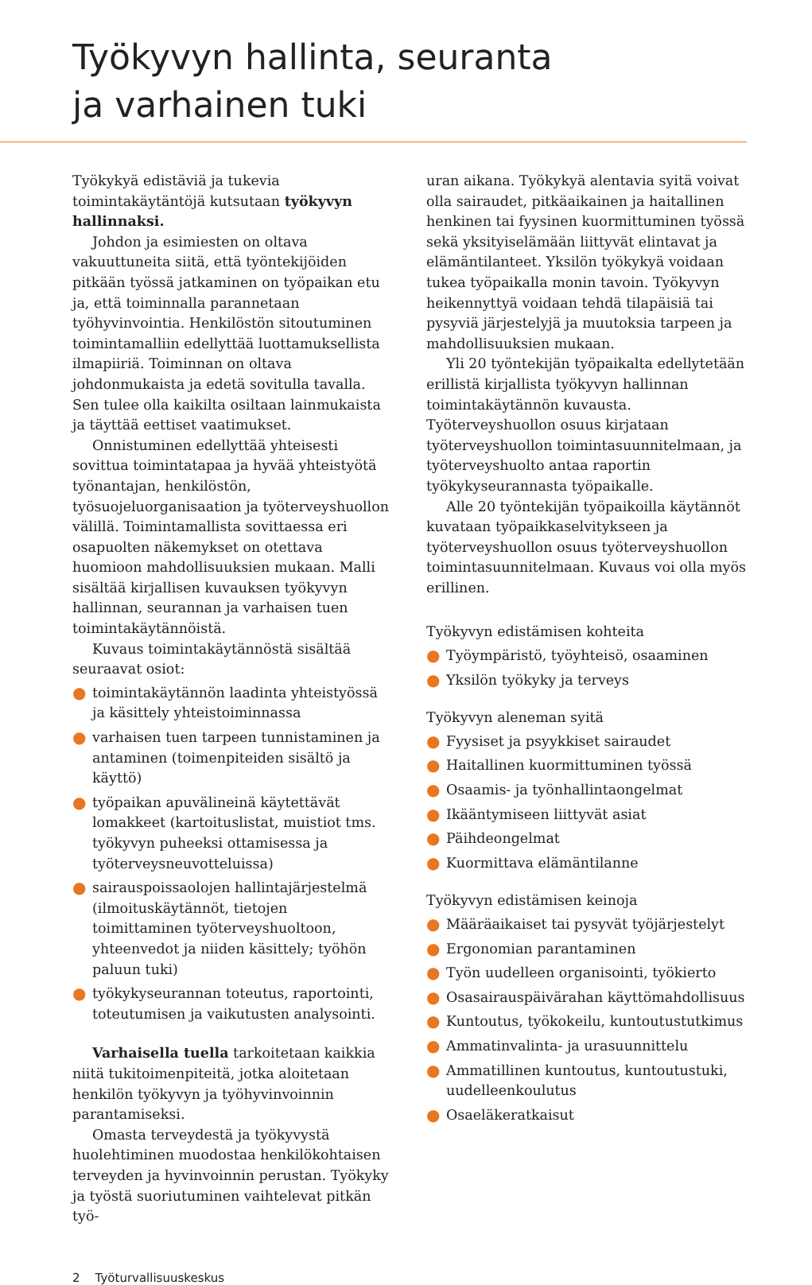Työkyvyn hallinta, seuranta
ja varhainen tuki
Työkykyä edistäviä ja tukevia toimintakäytäntöjä kutsutaan työkyvyn hallinnaksi.
Johdon ja esimiesten on oltava vakuuttuneita siitä, että työntekijöiden pitkään työssä jatkaminen on työpaikan etu ja, että toiminnalla parannetaan työhyvinvointia. Henkilöstön sitoutuminen toimintamalliin edellyttää luottamuksellista ilmapiiriä. Toiminnan on oltava johdonmukaista ja edetä sovitulla tavalla. Sen tulee olla kaikilta osiltaan lainmukaista ja täyttää eettiset vaatimukset.
Onnistuminen edellyttää yhteisesti sovittua toimintatapaa ja hyvää yhteistyötä työnantajan, henkilöstön, työsuojeluorganisaation ja työterveyshuollon välillä. Toimintamallista sovittaessa eri osapuolten näkemykset on otettava huomioon mahdollisuuksien mukaan. Malli sisältää kirjallisen kuvauksen työkyvyn hallinnan, seurannan ja varhaisen tuen toimintakäytännöistä.
Kuvaus toimintakäytännöstä sisältää seuraavat osiot:
● toimintakäytännön laadinta yhteistyössä ja käsittely yhteistoiminnassa
● varhaisen tuen tarpeen tunnistaminen ja antaminen (toimenpiteiden sisältö ja käyttö)
● työpaikan apuvälineinä käytettävät lomakkeet (kartoituslistat, muistiot tms. työkyvyn puheeksi ottamisessa ja työterveysneuvotteluissa)
● sairauspoissaolojen hallintajärjestelmä (ilmoituskäytännöt, tietojen toimittaminen työterveyshuoltoon, yhteenvedot ja niiden käsittely; työhön paluun tuki)
● työkykyseurannan toteutus, raportointi, toteutumisen ja vaikutusten analysointi.
Varhaisella tuella tarkoitetaan kaikkia niitä tukitoimenpiteitä, jotka aloitetaan henkilön työkyvyn ja työhyvinvoinnin parantamiseksi.
Omasta terveydestä ja työkyvystä huolehtiminen muodostaa henkilökohtaisen terveyden ja hyvinvoinnin perustan. Työkyky ja työstä suoriutuminen vaihtelevat pitkän työ-
uran aikana. Työkykyä alentavia syitä voivat olla sairaudet, pitkäaikainen ja haitallinen henkinen tai fyysinen kuormittuminen työssä sekä yksityiselämään liittyvät elintavat ja elämäntilanteet. Yksilön työkykyä voidaan tukea työpaikalla monin tavoin. Työkyvyn heikennyttyä voidaan tehdä tilapäisiä tai pysyviä järjestelyjä ja muutoksia tarpeen ja mahdollisuuksien mukaan.
Yli 20 työntekijän työpaikalta edellytetään erillistä kirjallista työkyvyn hallinnan toimintakäytännön kuvausta. Työterveyshuollon osuus kirjataan työterveyshuollon toimintasuunnitelmaan, ja työterveyshuolto antaa raportin työkykyseurannasta työpaikalle.
Alle 20 työntekijän työpaikoilla käytännöt kuvataan työpaikkaselvitykseen ja työterveyshuollon osuus työterveyshuollon toimintasuunnitelmaan. Kuvaus voi olla myös erillinen.
Työkyvyn edistämisen kohteita
● Työympäristö, työyhteisö, osaaminen
● Yksilön työkyky ja terveys
Työkyvyn aleneman syitä
● Fyysiset ja psyykkiset sairaudet
● Haitallinen kuormittuminen työssä
● Osaamis- ja työnhallintaongelmat
● Ikääntymiseen liittyvät asiat
● Päihdeongelmat
● Kuormittava elämäntilanne
Työkyvyn edistämisen keinoja
● Määräaikaiset tai pysyvät työjärjestelyt
● Ergonomian parantaminen
● Työn uudelleen organisointi, työkierto
● Osasairauspäivärahan käyttömahdollisuus
● Kuntoutus, työkokeilu, kuntoutustutkimus
● Ammatinvalinta- ja urasuunnittelu
● Ammatillinen kuntoutus, kuntoutustuki, uudelleenkoulutus
● Osaeläkeratkaisut
2 Työturvallisuuskeskus